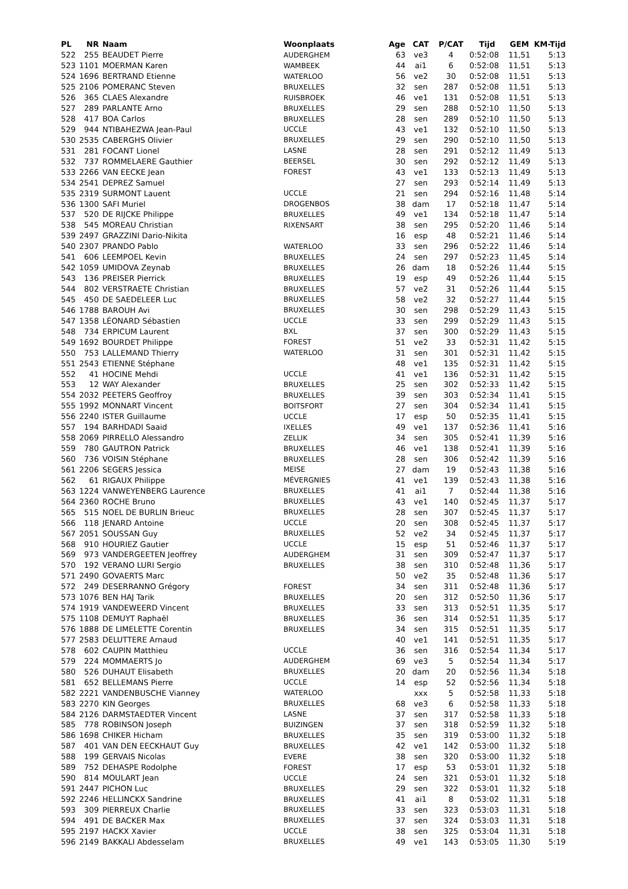| PL | NR | Naam | Woonplaats | Age | CAT | P/CAT | Tijd | GEM | KM-Tijd |
| --- | --- | --- | --- | --- | --- | --- | --- | --- | --- |
| 522 | 255 | BEAUDET Pierre | AUDERGHEM | 63 | ve3 | 4 | 0:52:08 | 11,51 | 5:13 |
| 523 | 1101 | MOERMAN Karen | WAMBEEK | 44 | ai1 | 6 | 0:52:08 | 11,51 | 5:13 |
| 524 | 1696 | BERTRAND Etienne | WATERLOO | 56 | ve2 | 30 | 0:52:08 | 11,51 | 5:13 |
| 525 | 2106 | POMERANC Steven | BRUXELLES | 32 | sen | 287 | 0:52:08 | 11,51 | 5:13 |
| 526 | 365 | CLAES Alexandre | RUISBROEK | 46 | ve1 | 131 | 0:52:08 | 11,51 | 5:13 |
| 527 | 289 | PARLANTE Arno | BRUXELLES | 29 | sen | 288 | 0:52:10 | 11,50 | 5:13 |
| 528 | 417 | BOA Carlos | BRUXELLES | 28 | sen | 289 | 0:52:10 | 11,50 | 5:13 |
| 529 | 944 | NTIBAHEZWA Jean-Paul | UCCLE | 43 | ve1 | 132 | 0:52:10 | 11,50 | 5:13 |
| 530 | 2535 | CABERGHS Olivier | BRUXELLES | 29 | sen | 290 | 0:52:10 | 11,50 | 5:13 |
| 531 | 281 | FOCANT Lionel | LASNE | 28 | sen | 291 | 0:52:12 | 11,49 | 5:13 |
| 532 | 737 | ROMMELAERE Gauthier | BEERSEL | 30 | sen | 292 | 0:52:12 | 11,49 | 5:13 |
| 533 | 2266 | VAN EECKE Jean | FOREST | 43 | ve1 | 133 | 0:52:13 | 11,49 | 5:13 |
| 534 | 2541 | DEPREZ Samuel | | 27 | sen | 293 | 0:52:14 | 11,49 | 5:13 |
| 535 | 2319 | SURMONT Lauent | UCCLE | 21 | sen | 294 | 0:52:16 | 11,48 | 5:14 |
| 536 | 1300 | SAFI Muriel | DROGENBOS | 38 | dam | 17 | 0:52:18 | 11,47 | 5:14 |
| 537 | 520 | DE RIJCKE Philippe | BRUXELLES | 49 | ve1 | 134 | 0:52:18 | 11,47 | 5:14 |
| 538 | 545 | MOREAU Christian | RIXENSART | 38 | sen | 295 | 0:52:20 | 11,46 | 5:14 |
| 539 | 2497 | GRAZZINI Dario-Nikita | | 16 | esp | 48 | 0:52:21 | 11,46 | 5:14 |
| 540 | 2307 | PRANDO Pablo | WATERLOO | 33 | sen | 296 | 0:52:22 | 11,46 | 5:14 |
| 541 | 606 | LEEMPOEL Kevin | BRUXELLES | 24 | sen | 297 | 0:52:23 | 11,45 | 5:14 |
| 542 | 1059 | UMIDOVA Zeynab | BRUXELLES | 26 | dam | 18 | 0:52:26 | 11,44 | 5:15 |
| 543 | 136 | PREISER Pierrick | BRUXELLES | 19 | esp | 49 | 0:52:26 | 11,44 | 5:15 |
| 544 | 802 | VERSTRAETE Christian | BRUXELLES | 57 | ve2 | 31 | 0:52:26 | 11,44 | 5:15 |
| 545 | 450 | DE SAEDELEER Luc | BRUXELLES | 58 | ve2 | 32 | 0:52:27 | 11,44 | 5:15 |
| 546 | 1788 | BAROUH Avi | BRUXELLES | 30 | sen | 298 | 0:52:29 | 11,43 | 5:15 |
| 547 | 1358 | LÉONARD Sébastien | UCCLE | 33 | sen | 299 | 0:52:29 | 11,43 | 5:15 |
| 548 | 734 | ERPICUM Laurent | BXL | 37 | sen | 300 | 0:52:29 | 11,43 | 5:15 |
| 549 | 1692 | BOURDET Philippe | FOREST | 51 | ve2 | 33 | 0:52:31 | 11,42 | 5:15 |
| 550 | 753 | LALLEMAND Thierry | WATERLOO | 31 | sen | 301 | 0:52:31 | 11,42 | 5:15 |
| 551 | 2543 | ETIENNE Stéphane | | 48 | ve1 | 135 | 0:52:31 | 11,42 | 5:15 |
| 552 | 41 | HOCINE Mehdi | UCCLE | 41 | ve1 | 136 | 0:52:31 | 11,42 | 5:15 |
| 553 | 12 | WAY Alexander | BRUXELLES | 25 | sen | 302 | 0:52:33 | 11,42 | 5:15 |
| 554 | 2032 | PEETERS Geoffroy | BRUXELLES | 39 | sen | 303 | 0:52:34 | 11,41 | 5:15 |
| 555 | 1992 | MONNART Vincent | BOITSFORT | 27 | sen | 304 | 0:52:34 | 11,41 | 5:15 |
| 556 | 2240 | ISTER Guillaume | UCCLE | 17 | esp | 50 | 0:52:35 | 11,41 | 5:15 |
| 557 | 194 | BARHDADI Saaid | IXELLES | 49 | ve1 | 137 | 0:52:36 | 11,41 | 5:16 |
| 558 | 2069 | PIRRELLO Alessandro | ZELLIK | 34 | sen | 305 | 0:52:41 | 11,39 | 5:16 |
| 559 | 780 | GAUTRON Patrick | BRUXELLES | 46 | ve1 | 138 | 0:52:41 | 11,39 | 5:16 |
| 560 | 736 | VOISIN Stéphane | BRUXELLES | 28 | sen | 306 | 0:52:42 | 11,39 | 5:16 |
| 561 | 2206 | SEGERS Jessica | MEISE | 27 | dam | 19 | 0:52:43 | 11,38 | 5:16 |
| 562 | 61 | RIGAUX Philippe | MÉVERGNIES | 41 | ve1 | 139 | 0:52:43 | 11,38 | 5:16 |
| 563 | 1224 | VANWEYENBERG Laurence | BRUXELLES | 41 | ai1 | 7 | 0:52:44 | 11,38 | 5:16 |
| 564 | 2360 | ROCHE Bruno | BRUXELLES | 43 | ve1 | 140 | 0:52:45 | 11,37 | 5:17 |
| 565 | 515 | NOEL DE BURLIN Brieuc | BRUXELLES | 28 | sen | 307 | 0:52:45 | 11,37 | 5:17 |
| 566 | 118 | JENARD Antoine | UCCLE | 20 | sen | 308 | 0:52:45 | 11,37 | 5:17 |
| 567 | 2051 | SOUSSAN Guy | BRUXELLES | 52 | ve2 | 34 | 0:52:45 | 11,37 | 5:17 |
| 568 | 910 | HOURIEZ Gautier | UCCLE | 15 | esp | 51 | 0:52:46 | 11,37 | 5:17 |
| 569 | 973 | VANDERGEETEN Jeoffrey | AUDERGHEM | 31 | sen | 309 | 0:52:47 | 11,37 | 5:17 |
| 570 | 192 | VERANO LURI Sergio | BRUXELLES | 38 | sen | 310 | 0:52:48 | 11,36 | 5:17 |
| 571 | 2490 | GOVAERTS Marc | | 50 | ve2 | 35 | 0:52:48 | 11,36 | 5:17 |
| 572 | 249 | DESERRANNO Grégory | FOREST | 34 | sen | 311 | 0:52:48 | 11,36 | 5:17 |
| 573 | 1076 | BEN HAJ Tarik | BRUXELLES | 20 | sen | 312 | 0:52:50 | 11,36 | 5:17 |
| 574 | 1919 | VANDEWEERD Vincent | BRUXELLES | 33 | sen | 313 | 0:52:51 | 11,35 | 5:17 |
| 575 | 1108 | DEMUYT Raphaël | BRUXELLES | 36 | sen | 314 | 0:52:51 | 11,35 | 5:17 |
| 576 | 1888 | DE LIMELETTE Corentin | BRUXELLES | 34 | sen | 315 | 0:52:51 | 11,35 | 5:17 |
| 577 | 2583 | DELUTTERE Arnaud | | 40 | ve1 | 141 | 0:52:51 | 11,35 | 5:17 |
| 578 | 602 | CAUPIN Matthieu | UCCLE | 36 | sen | 316 | 0:52:54 | 11,34 | 5:17 |
| 579 | 224 | MOMMAERTS Jo | AUDERGHEM | 69 | ve3 | 5 | 0:52:54 | 11,34 | 5:17 |
| 580 | 526 | DUHAUT Elisabeth | BRUXELLES | 20 | dam | 20 | 0:52:56 | 11,34 | 5:18 |
| 581 | 652 | BELLEMANS Pierre | UCCLE | 14 | esp | 52 | 0:52:56 | 11,34 | 5:18 |
| 582 | 2221 | VANDENBUSCHE Vianney | WATERLOO | | xxx | 5 | 0:52:58 | 11,33 | 5:18 |
| 583 | 2270 | KIN Georges | BRUXELLES | 68 | ve3 | 6 | 0:52:58 | 11,33 | 5:18 |
| 584 | 2126 | DARMSTAEDTER Vincent | LASNE | 37 | sen | 317 | 0:52:58 | 11,33 | 5:18 |
| 585 | 778 | ROBINSON Joseph | BUIZINGEN | 37 | sen | 318 | 0:52:59 | 11,32 | 5:18 |
| 586 | 1698 | CHIKER Hicham | BRUXELLES | 35 | sen | 319 | 0:53:00 | 11,32 | 5:18 |
| 587 | 401 | VAN DEN EECKHAUT Guy | BRUXELLES | 42 | ve1 | 142 | 0:53:00 | 11,32 | 5:18 |
| 588 | 199 | GERVAIS Nicolas | EVERE | 38 | sen | 320 | 0:53:00 | 11,32 | 5:18 |
| 589 | 752 | DEHASPE Rodolphe | FOREST | 17 | esp | 53 | 0:53:01 | 11,32 | 5:18 |
| 590 | 814 | MOULART Jean | UCCLE | 24 | sen | 321 | 0:53:01 | 11,32 | 5:18 |
| 591 | 2447 | PICHON Luc | BRUXELLES | 29 | sen | 322 | 0:53:01 | 11,32 | 5:18 |
| 592 | 2246 | HELLINCKX Sandrine | BRUXELLES | 41 | ai1 | 8 | 0:53:02 | 11,31 | 5:18 |
| 593 | 309 | PIERREUX Charlie | BRUXELLES | 33 | sen | 323 | 0:53:03 | 11,31 | 5:18 |
| 594 | 491 | DE BACKER Max | BRUXELLES | 37 | sen | 324 | 0:53:03 | 11,31 | 5:18 |
| 595 | 2197 | HACKX Xavier | UCCLE | 38 | sen | 325 | 0:53:04 | 11,31 | 5:18 |
| 596 | 2149 | BAKKALI Abdesselam | BRUXELLES | 49 | ve1 | 143 | 0:53:05 | 11,30 | 5:19 |